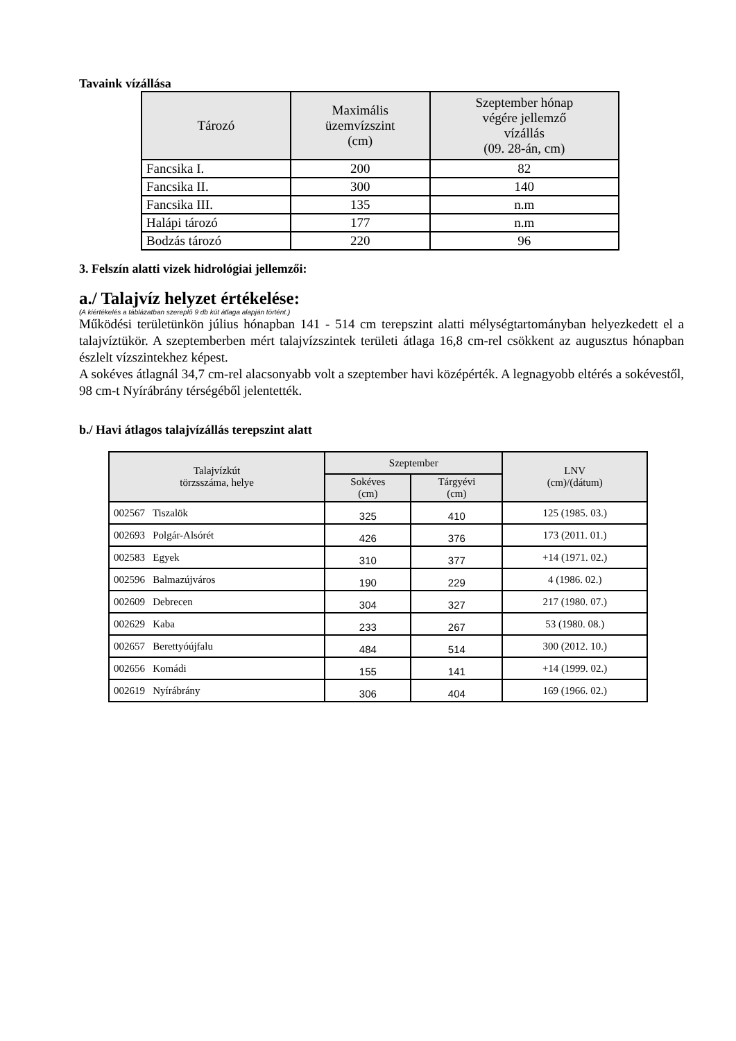Tavaink vízállása
| Tározó | Maximális üzemvízszint (cm) | Szeptember hónap végére jellemző vízállás (09. 28-án, cm) |
| --- | --- | --- |
| Fancsika I. | 200 | 82 |
| Fancsika II. | 300 | 140 |
| Fancsika III. | 135 | n.m |
| Halápi tározó | 177 | n.m |
| Bodzás tározó | 220 | 96 |
3. Felszín alatti vizek hidrológiai jellemzői:
a./ Talajvíz helyzet értékelése:
(A kiértékelés a táblázatban szereplő 9 db kút átlaga alapján történt.)
Működési területünkön július hónapban 141 - 514 cm terepszint alatti mélységtartományban helyezkedett el a talajvíztükör. A szeptemberben mért talajvízszintek területi átlaga 16,8 cm-rel csökkent az augusztus hónapban észlelt vízszintekhez képest.
A sokéves átlagnál 34,7 cm-rel alacsonyabb volt a szeptember havi középérték. A legnagyobb eltérés a sokévestől, 98 cm-t Nyírábrány térségéből jelentették.
b./ Havi átlagos talajvízállás terepszint alatt
| Talajvízkút törzsszáma, helye | Szeptember | | LNV (cm)/(dátum) |
| --- | --- | --- | --- |
| | Sokéves (cm) | Tárgyévi (cm) | |
| 002567 Tiszalök | 325 | 410 | 125 (1985. 03.) |
| 002693 Polgár-Alsórét | 426 | 376 | 173 (2011. 01.) |
| 002583 Egyek | 310 | 377 | +14 (1971. 02.) |
| 002596 Balmazújváros | 190 | 229 | 4 (1986. 02.) |
| 002609 Debrecen | 304 | 327 | 217 (1980. 07.) |
| 002629 Kaba | 233 | 267 | 53 (1980. 08.) |
| 002657 Berettyóújfalu | 484 | 514 | 300 (2012. 10.) |
| 002656 Komádi | 155 | 141 | +14 (1999. 02.) |
| 002619 Nyírábrány | 306 | 404 | 169 (1966. 02.) |